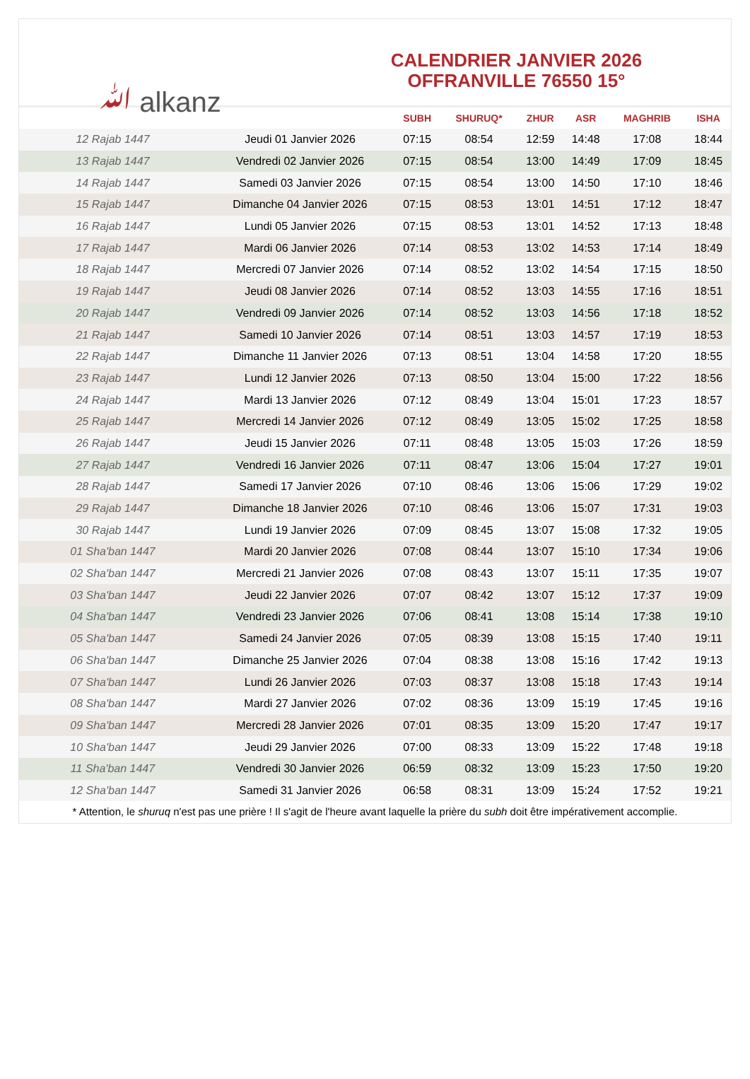ﷲ alkanz
CALENDRIER JANVIER 2026
OFFRANVILLE 76550 15°
| | | SUBH | SHURUQ* | ZHUR | ASR | MAGHRIB | ISHA |
| --- | --- | --- | --- | --- | --- | --- | --- |
| 12 Rajab 1447 | Jeudi 01 Janvier 2026 | 07:15 | 08:54 | 12:59 | 14:48 | 17:08 | 18:44 |
| 13 Rajab 1447 | Vendredi 02 Janvier 2026 | 07:15 | 08:54 | 13:00 | 14:49 | 17:09 | 18:45 |
| 14 Rajab 1447 | Samedi 03 Janvier 2026 | 07:15 | 08:54 | 13:00 | 14:50 | 17:10 | 18:46 |
| 15 Rajab 1447 | Dimanche 04 Janvier 2026 | 07:15 | 08:53 | 13:01 | 14:51 | 17:12 | 18:47 |
| 16 Rajab 1447 | Lundi 05 Janvier 2026 | 07:15 | 08:53 | 13:01 | 14:52 | 17:13 | 18:48 |
| 17 Rajab 1447 | Mardi 06 Janvier 2026 | 07:14 | 08:53 | 13:02 | 14:53 | 17:14 | 18:49 |
| 18 Rajab 1447 | Mercredi 07 Janvier 2026 | 07:14 | 08:52 | 13:02 | 14:54 | 17:15 | 18:50 |
| 19 Rajab 1447 | Jeudi 08 Janvier 2026 | 07:14 | 08:52 | 13:03 | 14:55 | 17:16 | 18:51 |
| 20 Rajab 1447 | Vendredi 09 Janvier 2026 | 07:14 | 08:52 | 13:03 | 14:56 | 17:18 | 18:52 |
| 21 Rajab 1447 | Samedi 10 Janvier 2026 | 07:14 | 08:51 | 13:03 | 14:57 | 17:19 | 18:53 |
| 22 Rajab 1447 | Dimanche 11 Janvier 2026 | 07:13 | 08:51 | 13:04 | 14:58 | 17:20 | 18:55 |
| 23 Rajab 1447 | Lundi 12 Janvier 2026 | 07:13 | 08:50 | 13:04 | 15:00 | 17:22 | 18:56 |
| 24 Rajab 1447 | Mardi 13 Janvier 2026 | 07:12 | 08:49 | 13:04 | 15:01 | 17:23 | 18:57 |
| 25 Rajab 1447 | Mercredi 14 Janvier 2026 | 07:12 | 08:49 | 13:05 | 15:02 | 17:25 | 18:58 |
| 26 Rajab 1447 | Jeudi 15 Janvier 2026 | 07:11 | 08:48 | 13:05 | 15:03 | 17:26 | 18:59 |
| 27 Rajab 1447 | Vendredi 16 Janvier 2026 | 07:11 | 08:47 | 13:06 | 15:04 | 17:27 | 19:01 |
| 28 Rajab 1447 | Samedi 17 Janvier 2026 | 07:10 | 08:46 | 13:06 | 15:06 | 17:29 | 19:02 |
| 29 Rajab 1447 | Dimanche 18 Janvier 2026 | 07:10 | 08:46 | 13:06 | 15:07 | 17:31 | 19:03 |
| 30 Rajab 1447 | Lundi 19 Janvier 2026 | 07:09 | 08:45 | 13:07 | 15:08 | 17:32 | 19:05 |
| 01 Sha'ban 1447 | Mardi 20 Janvier 2026 | 07:08 | 08:44 | 13:07 | 15:10 | 17:34 | 19:06 |
| 02 Sha'ban 1447 | Mercredi 21 Janvier 2026 | 07:08 | 08:43 | 13:07 | 15:11 | 17:35 | 19:07 |
| 03 Sha'ban 1447 | Jeudi 22 Janvier 2026 | 07:07 | 08:42 | 13:07 | 15:12 | 17:37 | 19:09 |
| 04 Sha'ban 1447 | Vendredi 23 Janvier 2026 | 07:06 | 08:41 | 13:08 | 15:14 | 17:38 | 19:10 |
| 05 Sha'ban 1447 | Samedi 24 Janvier 2026 | 07:05 | 08:39 | 13:08 | 15:15 | 17:40 | 19:11 |
| 06 Sha'ban 1447 | Dimanche 25 Janvier 2026 | 07:04 | 08:38 | 13:08 | 15:16 | 17:42 | 19:13 |
| 07 Sha'ban 1447 | Lundi 26 Janvier 2026 | 07:03 | 08:37 | 13:08 | 15:18 | 17:43 | 19:14 |
| 08 Sha'ban 1447 | Mardi 27 Janvier 2026 | 07:02 | 08:36 | 13:09 | 15:19 | 17:45 | 19:16 |
| 09 Sha'ban 1447 | Mercredi 28 Janvier 2026 | 07:01 | 08:35 | 13:09 | 15:20 | 17:47 | 19:17 |
| 10 Sha'ban 1447 | Jeudi 29 Janvier 2026 | 07:00 | 08:33 | 13:09 | 15:22 | 17:48 | 19:18 |
| 11 Sha'ban 1447 | Vendredi 30 Janvier 2026 | 06:59 | 08:32 | 13:09 | 15:23 | 17:50 | 19:20 |
| 12 Sha'ban 1447 | Samedi 31 Janvier 2026 | 06:58 | 08:31 | 13:09 | 15:24 | 17:52 | 19:21 |
* Attention, le shuruq n'est pas une prière ! Il s'agit de l'heure avant laquelle la prière du subh doit être impérativement accomplie.